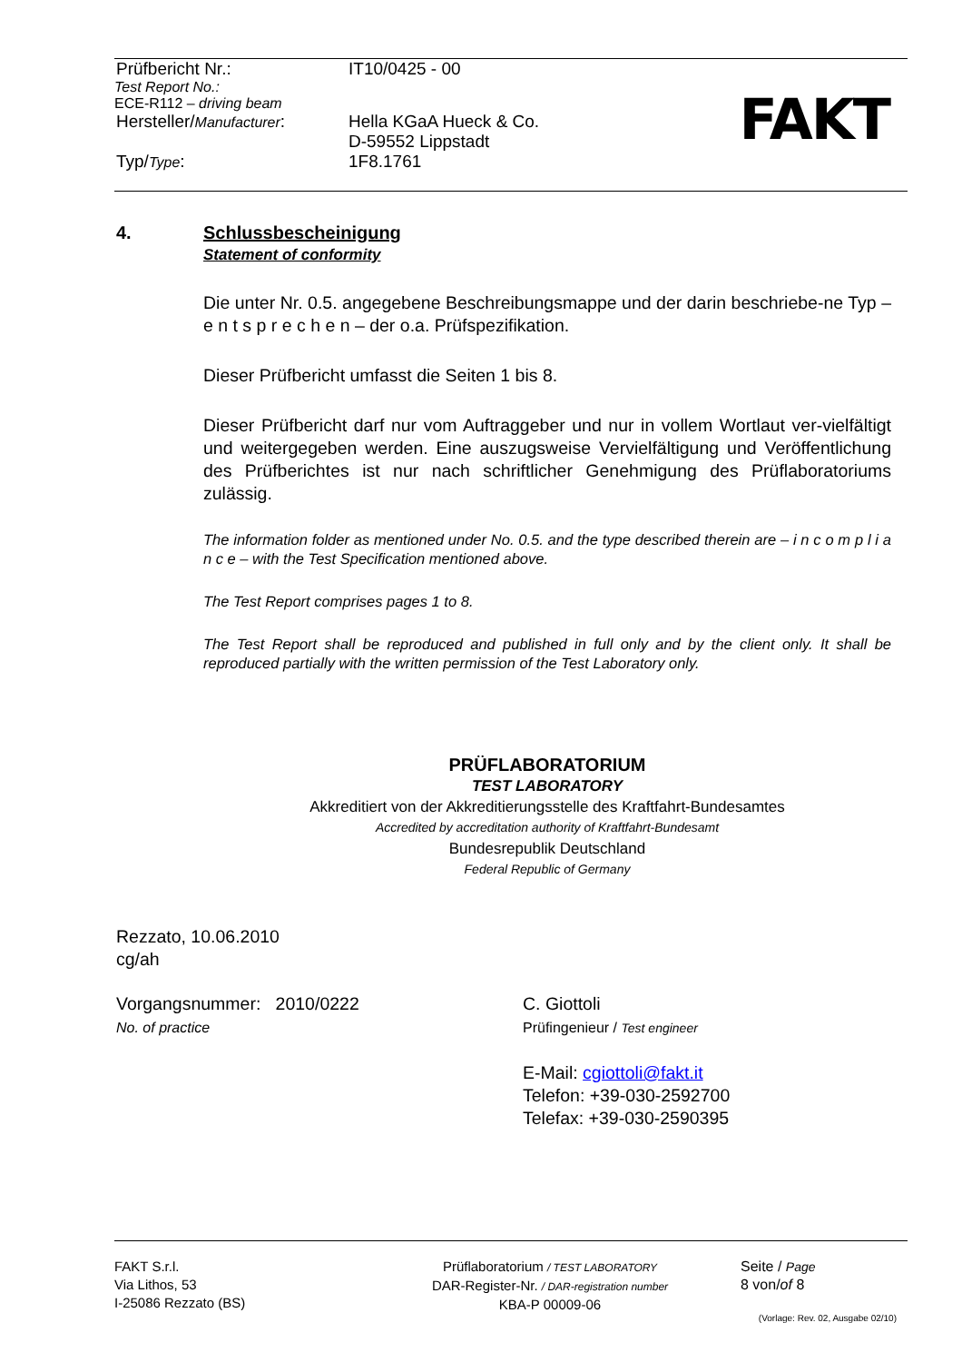Prüfbericht Nr.: IT10/0425 - 00
Test Report No.:
ECE-R112 – driving beam
Hersteller/Manufacturer: Hella KGaA Hueck & Co.
D-59552 Lippstadt
Typ/Type: 1F8.1761
FAKT
4. Schlussbescheinigung
Statement of conformity
Die unter Nr. 0.5. angegebene Beschreibungsmappe und der darin beschriebe-ne Typ – e n t s p r e c h e n – der o.a. Prüfspezifikation.
Dieser Prüfbericht umfasst die Seiten 1 bis 8.
Dieser Prüfbericht darf nur vom Auftraggeber und nur in vollem Wortlaut ver-vielfältigt und weitergegeben werden. Eine auszugsweise Vervielfältigung und Veröffentlichung des Prüfberichtes ist nur nach schriftlicher Genehmigung des Prüflaboratoriums zulässig.
The information folder as mentioned under No. 0.5. and the type described therein are – i n c o m p l i a n c e – with the Test Specification mentioned above.
The Test Report comprises pages 1 to 8.
The Test Report shall be reproduced and published in full only and by the client only. It shall be reproduced partially with the written permission of the Test Laboratory only.
PRÜFLABORATORIUM
TEST LABORATORY
Akkreditiert von der Akkreditierungsstelle des Kraftfahrt-Bundesamtes
Accredited by accreditation authority of Kraftfahrt-Bundesamt
Bundesrepublik Deutschland
Federal Republic of Germany
Rezzato, 10.06.2010
cg/ah
Vorgangsnummer: 2010/0222
No. of practice
C. Giottoli
Prüfingenieur / Test engineer
E-Mail: cgiottoli@fakt.it
Telefon: +39-030-2592700
Telefax: +39-030-2590395
FAKT S.r.l.
Via Lithos, 53
I-25086 Rezzato (BS)
Prüflaboratorium / TEST LABORATORY
DAR-Register-Nr. / DAR-registration number
KBA-P 00009-06
Seite / Page
8 von/of 8
(Vorlage: Rev. 02, Ausgabe 02/10)